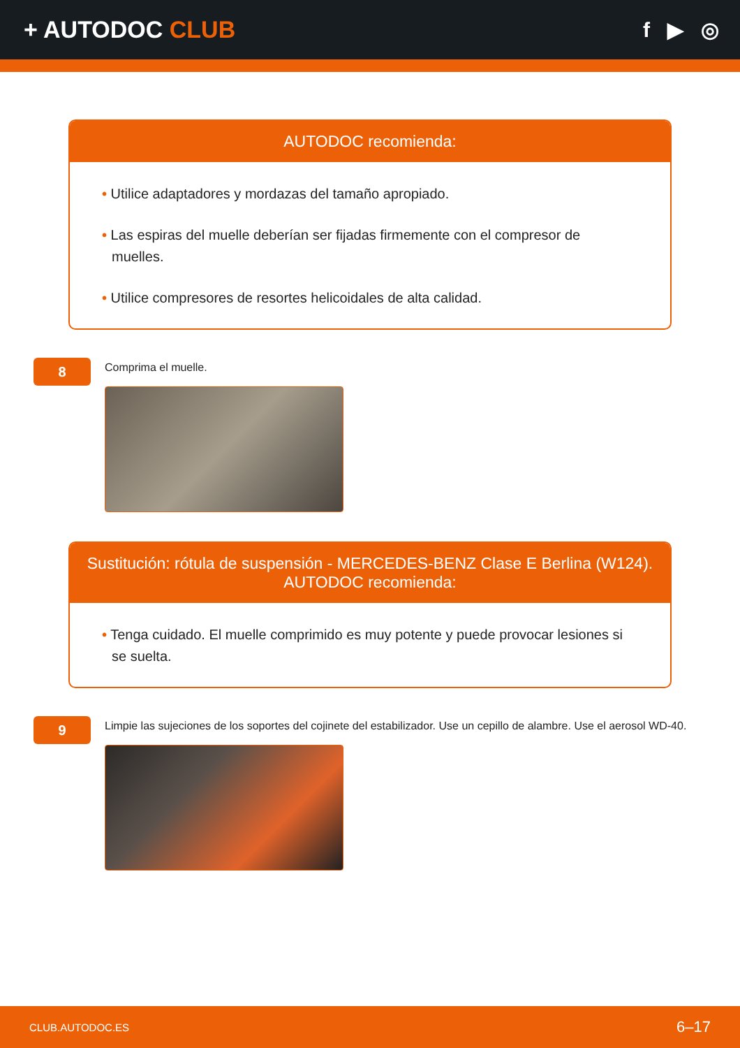+ AUTODOC CLUB f ▶ ◎
AUTODOC recomienda:
• Utilice adaptadores y mordazas del tamaño apropiado.
• Las espiras del muelle deberían ser fijadas firmemente con el compresor de muelles.
• Utilice compresores de resortes helicoidales de alta calidad.
8
Comprima el muelle.
Sustitución: rótula de suspensión - MERCEDES-BENZ Clase E Berlina (W124).
AUTODOC recomienda:
• Tenga cuidado. El muelle comprimido es muy potente y puede provocar lesiones si se suelta.
9
Limpie las sujeciones de los soportes del cojinete del estabilizador. Use un cepillo de alambre. Use el aerosol WD-40.
CLUB.AUTODOC.ES 6–17